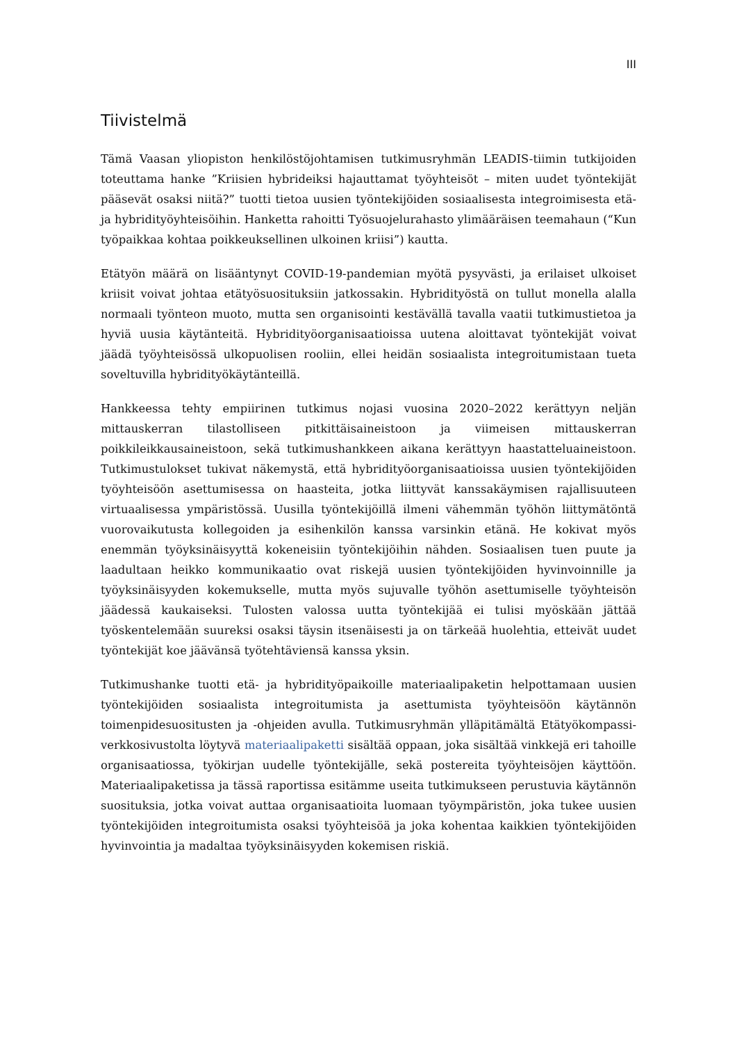III
Tiivistelmä
Tämä Vaasan yliopiston henkilöstöjohtamisen tutkimusryhmän LEADIS-tiimin tutkijoiden toteuttama hanke ”Kriisien hybrideiksi hajauttamat työyhteisöt – miten uudet työntekijät pääsevät osaksi niitä?” tuotti tietoa uusien työntekijöiden sosiaalisesta integroimisesta etä- ja hybridityöyhteisöihin. Hanketta rahoitti Työsuojelurahasto ylimääräisen teemahaun (“Kun työpaikkaa kohtaa poikkeuksellinen ulkoinen kriisi”) kautta.
Etätyön määrä on lisääntynyt COVID-19-pandemian myötä pysyvästi, ja erilaiset ulkoiset kriisit voivat johtaa etätyösuosituksiin jatkossakin. Hybridityöstä on tullut monella alalla normaali työnteon muoto, mutta sen organisointi kestävällä tavalla vaatii tutkimustietoa ja hyviä uusia käytänteitä. Hybridityöorganisaatioissa uutena aloittavat työntekijät voivat jäädä työyhteisössä ulkopuolisen rooliin, ellei heidän sosiaalista integroitumistaan tueta soveltuvilla hybridityökäytänteillä.
Hankkeessa tehty empiirinen tutkimus nojasi vuosina 2020–2022 kerättyyn neljän mittauskerran tilastolliseen pitkittäisaineistoon ja viimeisen mittauskerran poikkileikkausaineistoon, sekä tutkimushankkeen aikana kerättyyn haastatteluaineistoon. Tutkimustulokset tukivat näkemystä, että hybridityöorganisaatioissa uusien työntekijöiden työyhteisöön asettumisessa on haasteita, jotka liittyvät kanssakäymisen rajallisuuteen virtuaalisessa ympäristössä. Uusilla työntekijöillä ilmeni vähemmän työhön liittymätöntä vuorovaikutusta kollegoiden ja esihenkilön kanssa varsinkin etänä. He kokivat myös enemmän työyksinäisyyttä kokeneisiin työntekijöihin nähden. Sosiaalisen tuen puute ja laadultaan heikko kommunikaatio ovat riskejä uusien työntekijöiden hyvinvoinnille ja työyksinäisyyden kokemukselle, mutta myös sujuvalle työhön asettumiselle työyhteisön jäädessä kaukaiseksi. Tulosten valossa uutta työntekijää ei tulisi myöskään jättää työskentelemään suureksi osaksi täysin itsenäisesti ja on tärkeää huolehtia, etteivät uudet työntekijät koe jäävänsä työtehtäviensä kanssa yksin.
Tutkimushanke tuotti etä- ja hybridityöpaikoille materiaalipaketin helpottamaan uusien työntekijöiden sosiaalista integroitumista ja asettumista työyhteisöön käytännön toimenpidesuositusten ja -ohjeiden avulla. Tutkimusryhmän ylläpitämältä Etätyökompassi-verkkosivustolta löytyvä materiaalipaketti sisältää oppaan, joka sisältää vinkkejä eri tahoille organisaatiossa, työkirjan uudelle työntekijälle, sekä postereita työyhteisöjen käyttöön. Materiaalipaketissa ja tässä raportissa esitämme useita tutkimukseen perustuvia käytännön suosituksia, jotka voivat auttaa organisaatioita luomaan työympäristön, joka tukee uusien työntekijöiden integroitumista osaksi työyhteisöä ja joka kohentaa kaikkien työntekijöiden hyvinvointia ja madaltaa työyksinäisyyden kokemisen riskiä.